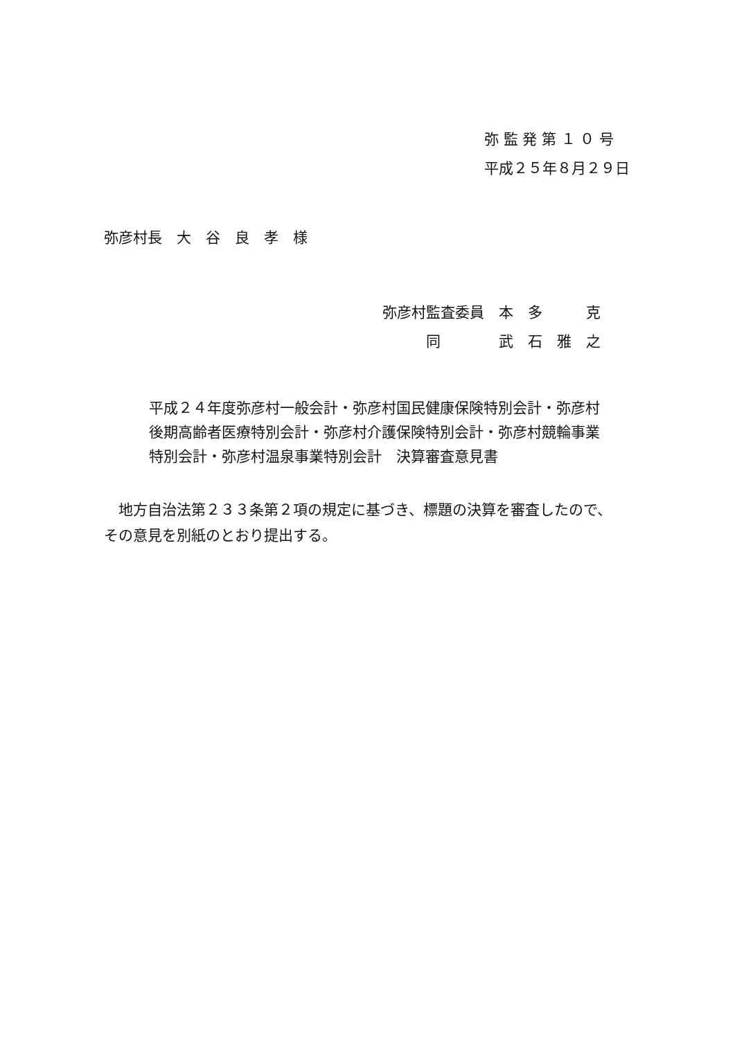弥 監 発 第 １ ０ 号
平成２５年８月２９日
弥彦村長　大　谷　良　孝　様
弥彦村監査委員　本　多　　　克
　　　同　　　　武　石　雅　之
平成２４年度弥彦村一般会計・弥彦村国民健康保険特別会計・弥彦村
後期高齢者医療特別会計・弥彦村介護保険特別会計・弥彦村競輪事業
特別会計・弥彦村温泉事業特別会計　決算審査意見書
　地方自治法第２３３条第２項の規定に基づき、標題の決算を審査したので、
その意見を別紙のとおり提出する。